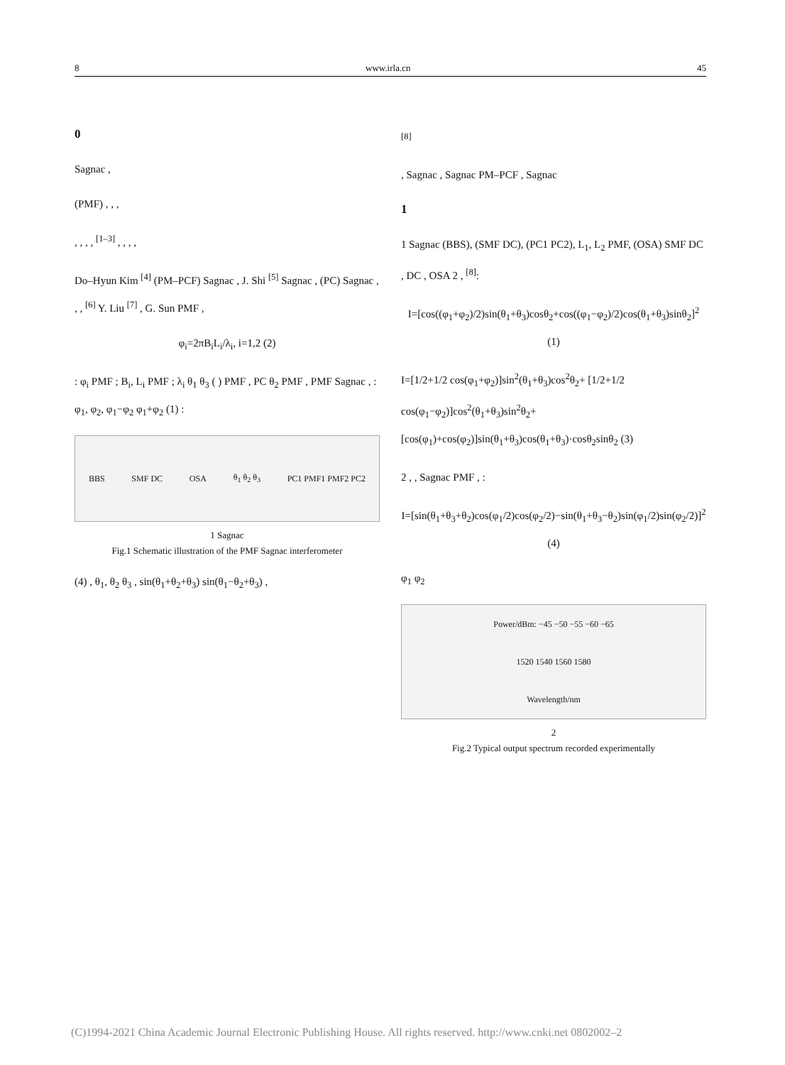8 www.irla.cn 45
0
Sagnac ,
(PMF) , , ,
, , , , <sup>[1–3]</sup> , , , ,
Do–Hyun Kim <sup>[4]</sup> (PM–PCF) Sagnac , J. Shi <sup>[5]</sup> Sagnac , (PC) Sagnac , , , <sup>[6]</sup> Y. Liu <sup>[7]</sup> , G. Sun PMF ,
φ<sub>i</sub>=2πB<sub>i</sub>L<sub>i</sub>/λ<sub>i</sub>, i=1,2 (2)
: φ<sub>i</sub> PMF ; B<sub>i</sub>, L<sub>i</sub> PMF ; λ<sub>i</sub> θ<sub>1</sub> θ<sub>3</sub> ( ) PMF , PC θ<sub>2</sub> PMF , PMF Sagnac , : φ<sub>1</sub>, φ<sub>2</sub>, φ<sub>1</sub>−φ<sub>2</sub> φ<sub>1</sub>+φ<sub>2</sub> (1) :
BBS SMF DC OSA θ<sub>1</sub> θ<sub>2</sub> θ<sub>3</sub> PC1 PMF1 PMF2 PC2
1 Sagnac
Fig.1 Schematic illustration of the PMF Sagnac interferometer
(4) , θ<sub>1</sub>, θ<sub>2</sub> θ<sub>3</sub> , sin(θ<sub>1</sub>+θ<sub>2</sub>+θ<sub>3</sub>) sin(θ<sub>1</sub>−θ<sub>2</sub>+θ<sub>3</sub>) ,
<sup>[8]</sup>
, Sagnac , Sagnac PM–PCF , Sagnac
1
1 Sagnac (BBS), (SMF DC), (PC1 PC2), L<sub>1</sub>, L<sub>2</sub> PMF, (OSA) SMF DC , DC , OSA 2 , <sup>[8]</sup>:
I=[cos((φ<sub>1</sub>+φ<sub>2</sub>)/2)sin(θ<sub>1</sub>+θ<sub>3</sub>)cosθ<sub>2</sub>+cos((φ<sub>1</sub>−φ<sub>2</sub>)/2)cos(θ<sub>1</sub>+θ<sub>3</sub>)sinθ<sub>2</sub>]<sup>2</sup> (1)
I=[1/2+1/2 cos(φ<sub>1</sub>+φ<sub>2</sub>)]sin<sup>2</sup>(θ<sub>1</sub>+θ<sub>3</sub>)cos<sup>2</sup>θ<sub>2</sub>+ [1/2+1/2 cos(φ<sub>1</sub>−φ<sub>2</sub>)]cos<sup>2</sup>(θ<sub>1</sub>+θ<sub>3</sub>)sin<sup>2</sup>θ<sub>2</sub>+ [cos(φ<sub>1</sub>)+cos(φ<sub>2</sub>)]sin(θ<sub>1</sub>+θ<sub>3</sub>)cos(θ<sub>1</sub>+θ<sub>3</sub>)·cosθ<sub>2</sub>sinθ<sub>2</sub> (3)
2 , , Sagnac PMF , :
I=[sin(θ<sub>1</sub>+θ<sub>3</sub>+θ<sub>2</sub>)cos(φ<sub>1</sub>/2)cos(φ<sub>2</sub>/2)−sin(θ<sub>1</sub>+θ<sub>3</sub>−θ<sub>2</sub>)sin(φ<sub>1</sub>/2)sin(φ<sub>2</sub>/2)]<sup>2</sup> (4)
φ<sub>1</sub> φ<sub>2</sub>
Power/dBm: −45 −50 −55 −60 −65
1520 1540 1560 1580
Wavelength/nm
2
Fig.2 Typical output spectrum recorded experimentally
(C)1994-2021 China Academic Journal Electronic Publishing House. All rights reserved. http://www.cnki.net 0802002–2